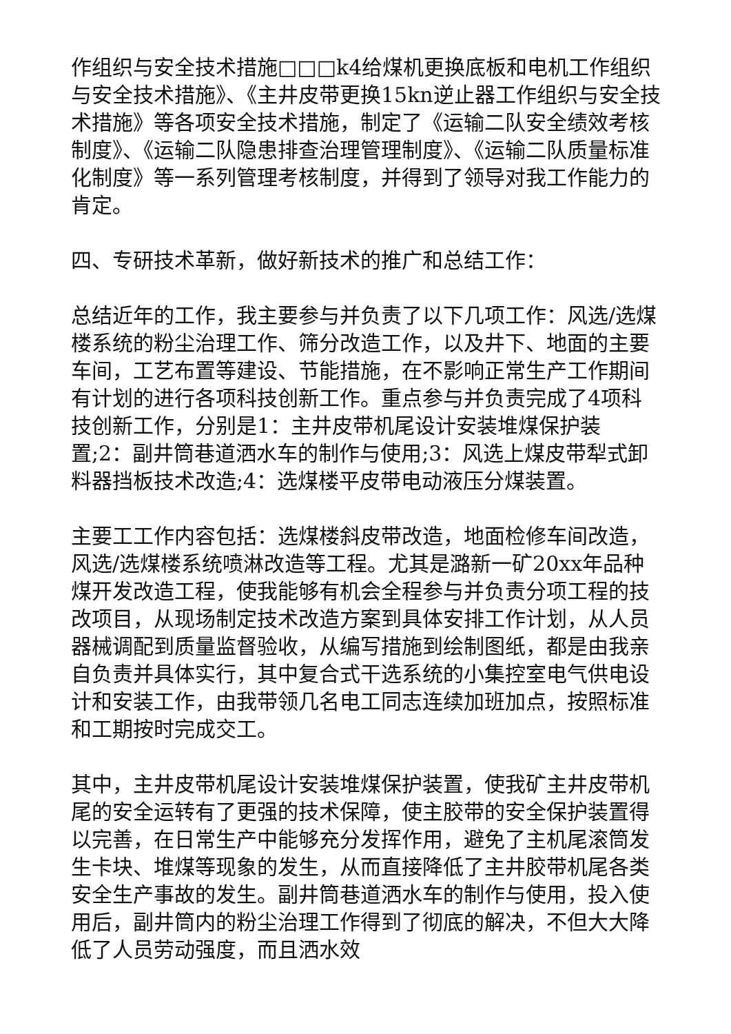作组织与安全技术措施□□□k4给煤机更换底板和电机工作组织与安全技术措施》、《主井皮带更换15kn逆止器工作组织与安全技术措施》等各项安全技术措施，制定了《运输二队安全绩效考核制度》、《运输二队隐患排查治理管理制度》、《运输二队质量标准化制度》等一系列管理考核制度，并得到了领导对我工作能力的肯定。
四、专研技术革新，做好新技术的推广和总结工作：
总结近年的工作，我主要参与并负责了以下几项工作：风选/选煤楼系统的粉尘治理工作、筛分改造工作，以及井下、地面的主要车间，工艺布置等建设、节能措施，在不影响正常生产工作期间有计划的进行各项科技创新工作。重点参与并负责完成了4项科技创新工作，分别是1：主井皮带机尾设计安装堆煤保护装置;2：副井筒巷道洒水车的制作与使用;3：风选上煤皮带犁式卸料器挡板技术改造;4：选煤楼平皮带电动液压分煤装置。
主要工工作内容包括：选煤楼斜皮带改造，地面检修车间改造，风选/选煤楼系统喷淋改造等工程。尤其是潞新一矿20xx年品种煤开发改造工程，使我能够有机会全程参与并负责分项工程的技改项目，从现场制定技术改造方案到具体安排工作计划，从人员器械调配到质量监督验收，从编写措施到绘制图纸，都是由我亲自负责并具体实行，其中复合式干选系统的小集控室电气供电设计和安装工作，由我带领几名电工同志连续加班加点，按照标准和工期按时完成交工。
其中，主井皮带机尾设计安装堆煤保护装置，使我矿主井皮带机尾的安全运转有了更强的技术保障，使主胶带的安全保护装置得以完善，在日常生产中能够充分发挥作用，避免了主机尾滚筒发生卡块、堆煤等现象的发生，从而直接降低了主井胶带机尾各类安全生产事故的发生。副井筒巷道洒水车的制作与使用，投入使用后，副井筒内的粉尘治理工作得到了彻底的解决，不但大大降低了人员劳动强度，而且洒水效